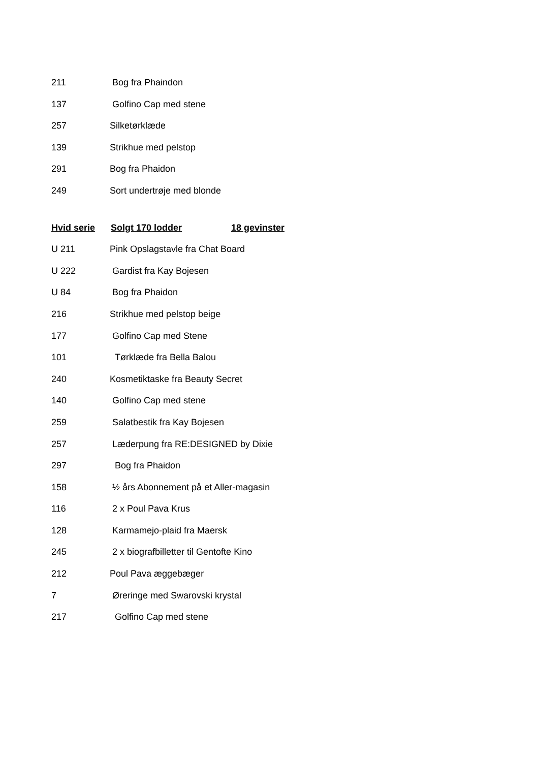211 Bog fra Phaindon
137 Golfino Cap med stene
257 Silketørklæde
139 Strikhue med pelstop
291 Bog fra Phaidon
249 Sort undertrøje med blonde
Hvid serie Solgt 170 lodder 18 gevinster
U 211 Pink Opslagstavle fra Chat Board
U 222 Gardist fra Kay Bojesen
U 84 Bog fra Phaidon
216 Strikhue med pelstop beige
177 Golfino Cap med Stene
101 Tørklæde fra Bella Balou
240 Kosmetiktaske fra Beauty Secret
140 Golfino Cap med stene
259 Salatbestik fra Kay Bojesen
257 Læderpung fra RE:DESIGNED by Dixie
297 Bog fra Phaidon
158 ½ års Abonnement på et Aller-magasin
116 2 x Poul Pava Krus
128 Karmamejo-plaid fra Maersk
245 2 x biografbilletter til Gentofte Kino
212 Poul Pava æggebæger
7 Øreringe med Swarovski krystal
217 Golfino Cap med stene